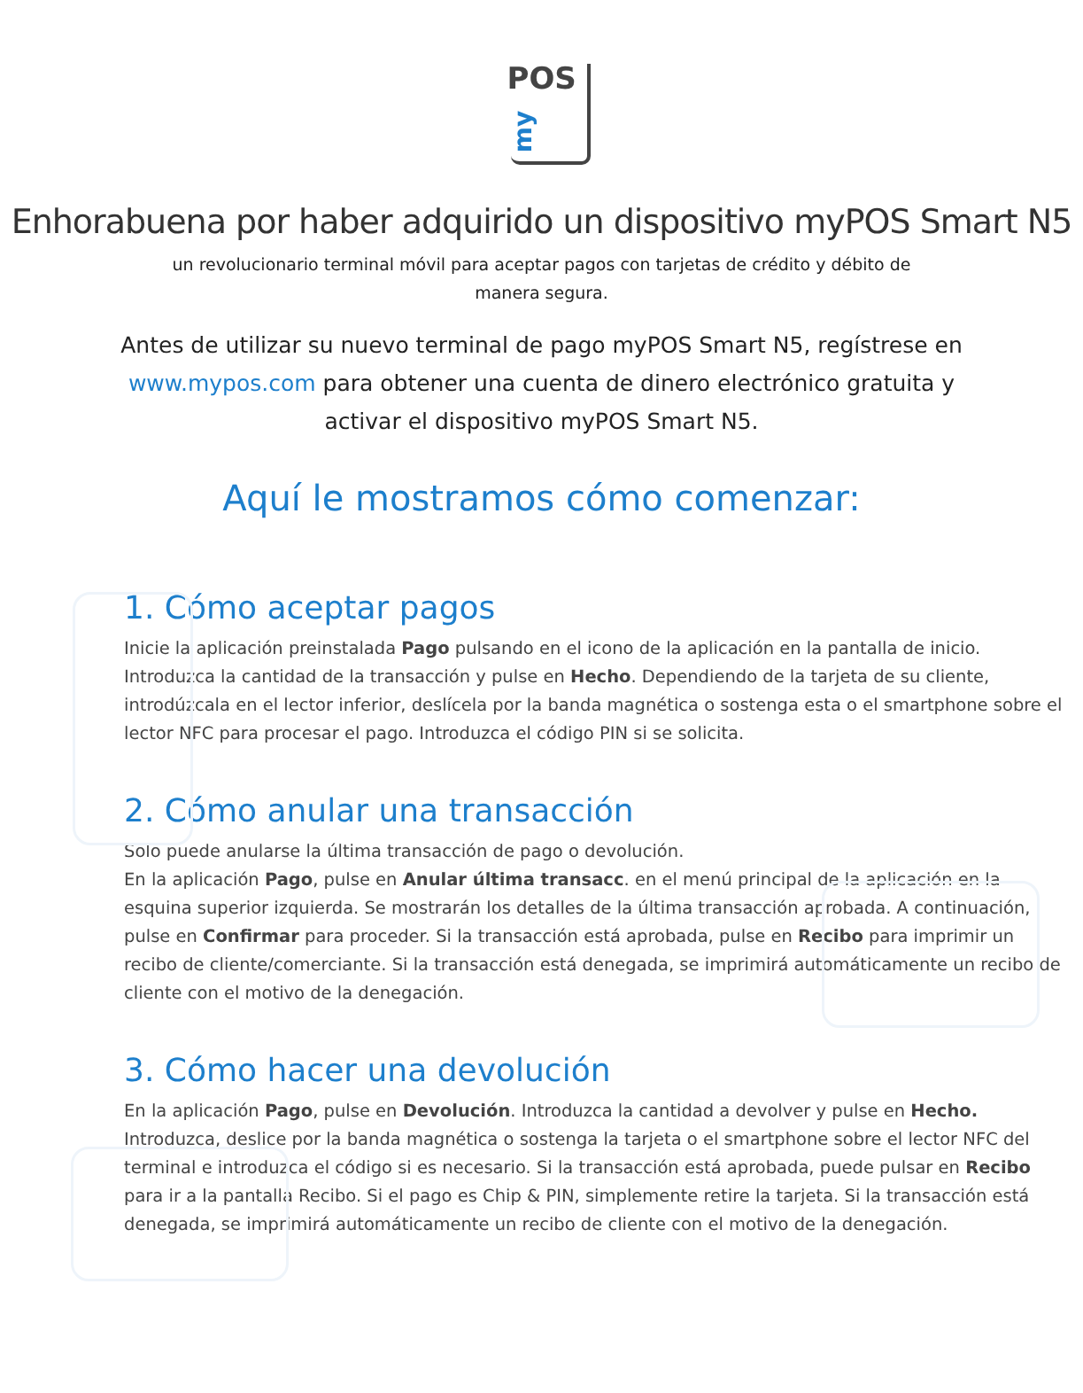POS
my
Enhorabuena por haber adquirido un dispositivo myPOS Smart N5
un revolucionario terminal móvil para aceptar pagos con tarjetas de crédito y débito de manera segura.
Antes de utilizar su nuevo terminal de pago myPOS Smart N5, regístrese en www.mypos.com para obtener una cuenta de dinero electrónico gratuita y activar el dispositivo myPOS Smart N5.
Aquí le mostramos cómo comenzar:
1. Cómo aceptar pagos
Inicie la aplicación preinstalada Pago pulsando en el icono de la aplicación en la pantalla de inicio. Introduzca la cantidad de la transacción y pulse en Hecho. Dependiendo de la tarjeta de su cliente, introdúzcala en el lector inferior, deslícela por la banda magnética o sostenga esta o el smartphone sobre el lector NFC para procesar el pago. Introduzca el código PIN si se solicita.
2. Cómo anular una transacción
Solo puede anularse la última transacción de pago o devolución.
En la aplicación Pago, pulse en Anular última transacc. en el menú principal de la aplicación en la esquina superior izquierda. Se mostrarán los detalles de la última transacción aprobada. A continuación, pulse en Confirmar para proceder. Si la transacción está aprobada, pulse en Recibo para imprimir un recibo de cliente/comerciante. Si la transacción está denegada, se imprimirá automáticamente un recibo de cliente con el motivo de la denegación.
3. Cómo hacer una devolución
En la aplicación Pago, pulse en Devolución. Introduzca la cantidad a devolver y pulse en Hecho. Introduzca, deslice por la banda magnética o sostenga la tarjeta o el smartphone sobre el lector NFC del terminal e introduzca el código si es necesario. Si la transacción está aprobada, puede pulsar en Recibo para ir a la pantalla Recibo. Si el pago es Chip & PIN, simplemente retire la tarjeta. Si la transacción está denegada, se imprimirá automáticamente un recibo de cliente con el motivo de la denegación.